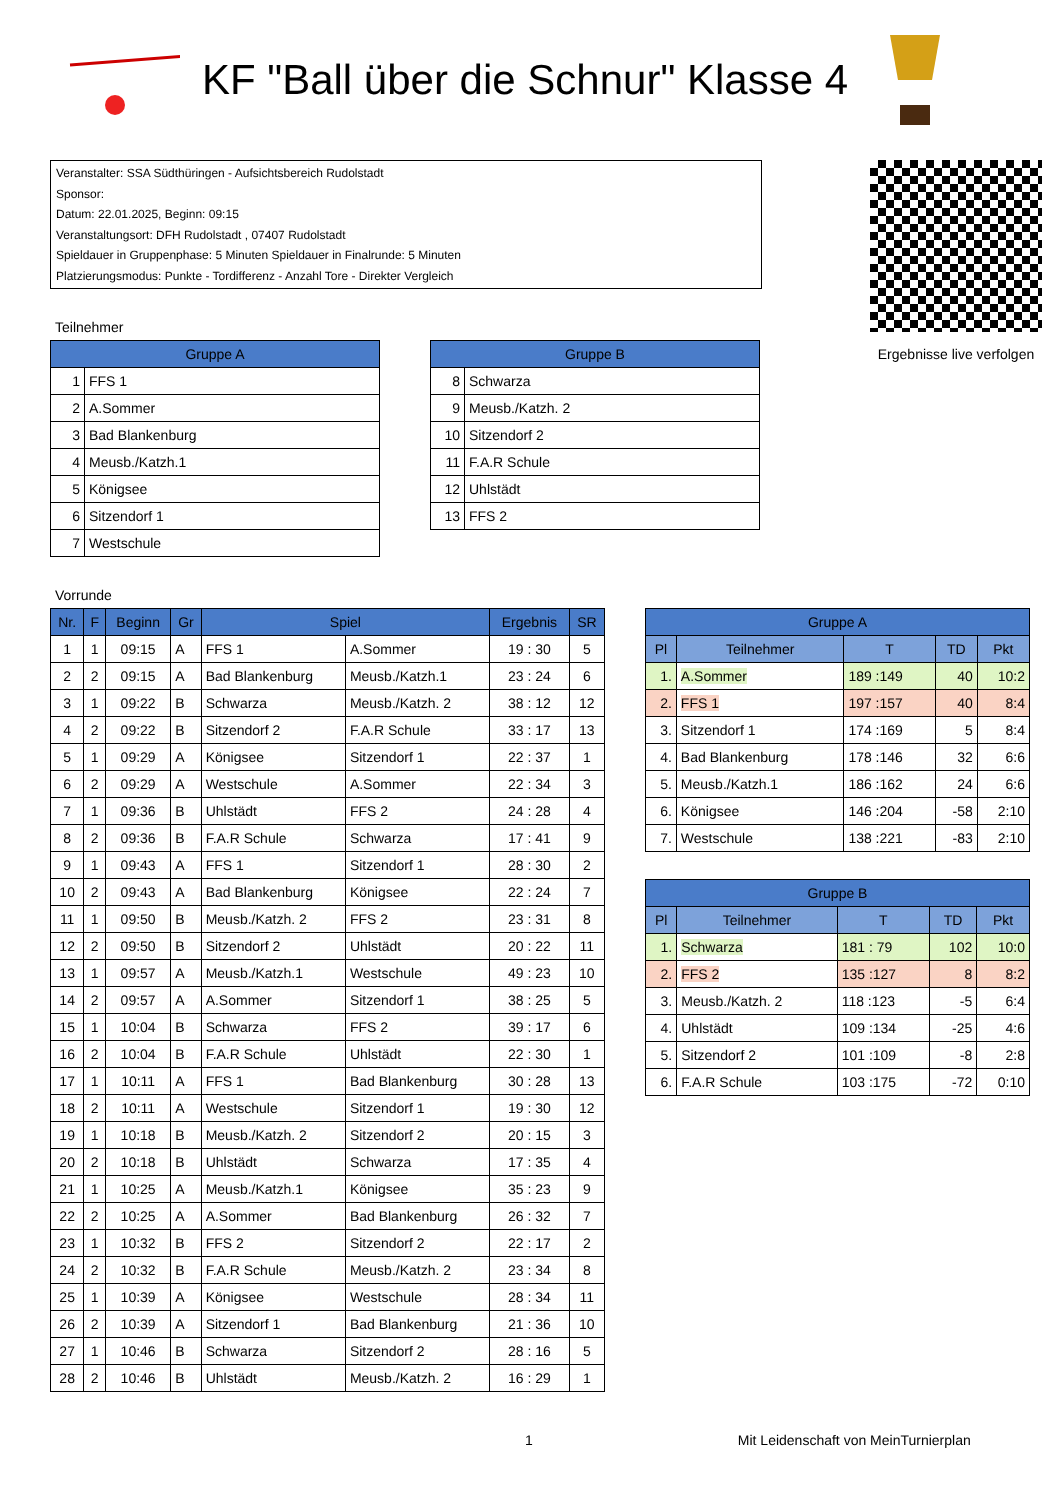KF "Ball über die Schnur" Klasse 4
Veranstalter: SSA Südthüringen - Aufsichtsbereich Rudolstadt
Sponsor:
Datum: 22.01.2025, Beginn: 09:15
Veranstaltungsort: DFH Rudolstadt , 07407 Rudolstadt
Spieldauer in Gruppenphase: 5 Minuten Spieldauer in Finalrunde: 5 Minuten
Platzierungsmodus: Punkte - Tordifferenz - Anzahl Tore - Direkter Vergleich
Teilnehmer
| Gruppe A | |
| --- | --- |
| 1 | FFS 1 |
| 2 | A.Sommer |
| 3 | Bad Blankenburg |
| 4 | Meusb./Katzh.1 |
| 5 | Königsee |
| 6 | Sitzendorf 1 |
| 7 | Westschule |
| Gruppe B | |
| --- | --- |
| 8 | Schwarza |
| 9 | Meusb./Katzh. 2 |
| 10 | Sitzendorf 2 |
| 11 | F.A.R Schule |
| 12 | Uhlstädt |
| 13 | FFS 2 |
Ergebnisse live verfolgen
Vorrunde
| Nr. | F | Beginn | Gr | Spiel | | Ergebnis | SR |
| --- | --- | --- | --- | --- | --- | --- | --- |
| 1 | 1 | 09:15 | A | FFS 1 | A.Sommer | 19 : 30 | 5 |
| 2 | 2 | 09:15 | A | Bad Blankenburg | Meusb./Katzh.1 | 23 : 24 | 6 |
| 3 | 1 | 09:22 | B | Schwarza | Meusb./Katzh. 2 | 38 : 12 | 12 |
| 4 | 2 | 09:22 | B | Sitzendorf 2 | F.A.R Schule | 33 : 17 | 13 |
| 5 | 1 | 09:29 | A | Königsee | Sitzendorf 1 | 22 : 37 | 1 |
| 6 | 2 | 09:29 | A | Westschule | A.Sommer | 22 : 34 | 3 |
| 7 | 1 | 09:36 | B | Uhlstädt | FFS 2 | 24 : 28 | 4 |
| 8 | 2 | 09:36 | B | F.A.R Schule | Schwarza | 17 : 41 | 9 |
| 9 | 1 | 09:43 | A | FFS 1 | Sitzendorf 1 | 28 : 30 | 2 |
| 10 | 2 | 09:43 | A | Bad Blankenburg | Königsee | 22 : 24 | 7 |
| 11 | 1 | 09:50 | B | Meusb./Katzh. 2 | FFS 2 | 23 : 31 | 8 |
| 12 | 2 | 09:50 | B | Sitzendorf 2 | Uhlstädt | 20 : 22 | 11 |
| 13 | 1 | 09:57 | A | Meusb./Katzh.1 | Westschule | 49 : 23 | 10 |
| 14 | 2 | 09:57 | A | A.Sommer | Sitzendorf 1 | 38 : 25 | 5 |
| 15 | 1 | 10:04 | B | Schwarza | FFS 2 | 39 : 17 | 6 |
| 16 | 2 | 10:04 | B | F.A.R Schule | Uhlstädt | 22 : 30 | 1 |
| 17 | 1 | 10:11 | A | FFS 1 | Bad Blankenburg | 30 : 28 | 13 |
| 18 | 2 | 10:11 | A | Westschule | Sitzendorf 1 | 19 : 30 | 12 |
| 19 | 1 | 10:18 | B | Meusb./Katzh. 2 | Sitzendorf 2 | 20 : 15 | 3 |
| 20 | 2 | 10:18 | B | Uhlstädt | Schwarza | 17 : 35 | 4 |
| 21 | 1 | 10:25 | A | Meusb./Katzh.1 | Königsee | 35 : 23 | 9 |
| 22 | 2 | 10:25 | A | A.Sommer | Bad Blankenburg | 26 : 32 | 7 |
| 23 | 1 | 10:32 | B | FFS 2 | Sitzendorf 2 | 22 : 17 | 2 |
| 24 | 2 | 10:32 | B | F.A.R Schule | Meusb./Katzh. 2 | 23 : 34 | 8 |
| 25 | 1 | 10:39 | A | Königsee | Westschule | 28 : 34 | 11 |
| 26 | 2 | 10:39 | A | Sitzendorf 1 | Bad Blankenburg | 21 : 36 | 10 |
| 27 | 1 | 10:46 | B | Schwarza | Sitzendorf 2 | 28 : 16 | 5 |
| 28 | 2 | 10:46 | B | Uhlstädt | Meusb./Katzh. 2 | 16 : 29 | 1 |
| Gruppe A | | | | |
| --- | --- | --- | --- | --- |
| Pl | Teilnehmer | T | TD | Pkt |
| 1. | A.Sommer | 189 :149 | 40 | 10:2 |
| 2. | FFS 1 | 197 :157 | 40 | 8:4 |
| 3. | Sitzendorf 1 | 174 :169 | 5 | 8:4 |
| 4. | Bad Blankenburg | 178 :146 | 32 | 6:6 |
| 5. | Meusb./Katzh.1 | 186 :162 | 24 | 6:6 |
| 6. | Königsee | 146 :204 | -58 | 2:10 |
| 7. | Westschule | 138 :221 | -83 | 2:10 |
| Gruppe B | | | | |
| --- | --- | --- | --- | --- |
| Pl | Teilnehmer | T | TD | Pkt |
| 1. | Schwarza | 181 : 79 | 102 | 10:0 |
| 2. | FFS 2 | 135 :127 | 8 | 8:2 |
| 3. | Meusb./Katzh. 2 | 118 :123 | -5 | 6:4 |
| 4. | Uhlstädt | 109 :134 | -25 | 4:6 |
| 5. | Sitzendorf 2 | 101 :109 | -8 | 2:8 |
| 6. | F.A.R Schule | 103 :175 | -72 | 0:10 |
1 Mit Leidenschaft von MeinTurnierplan